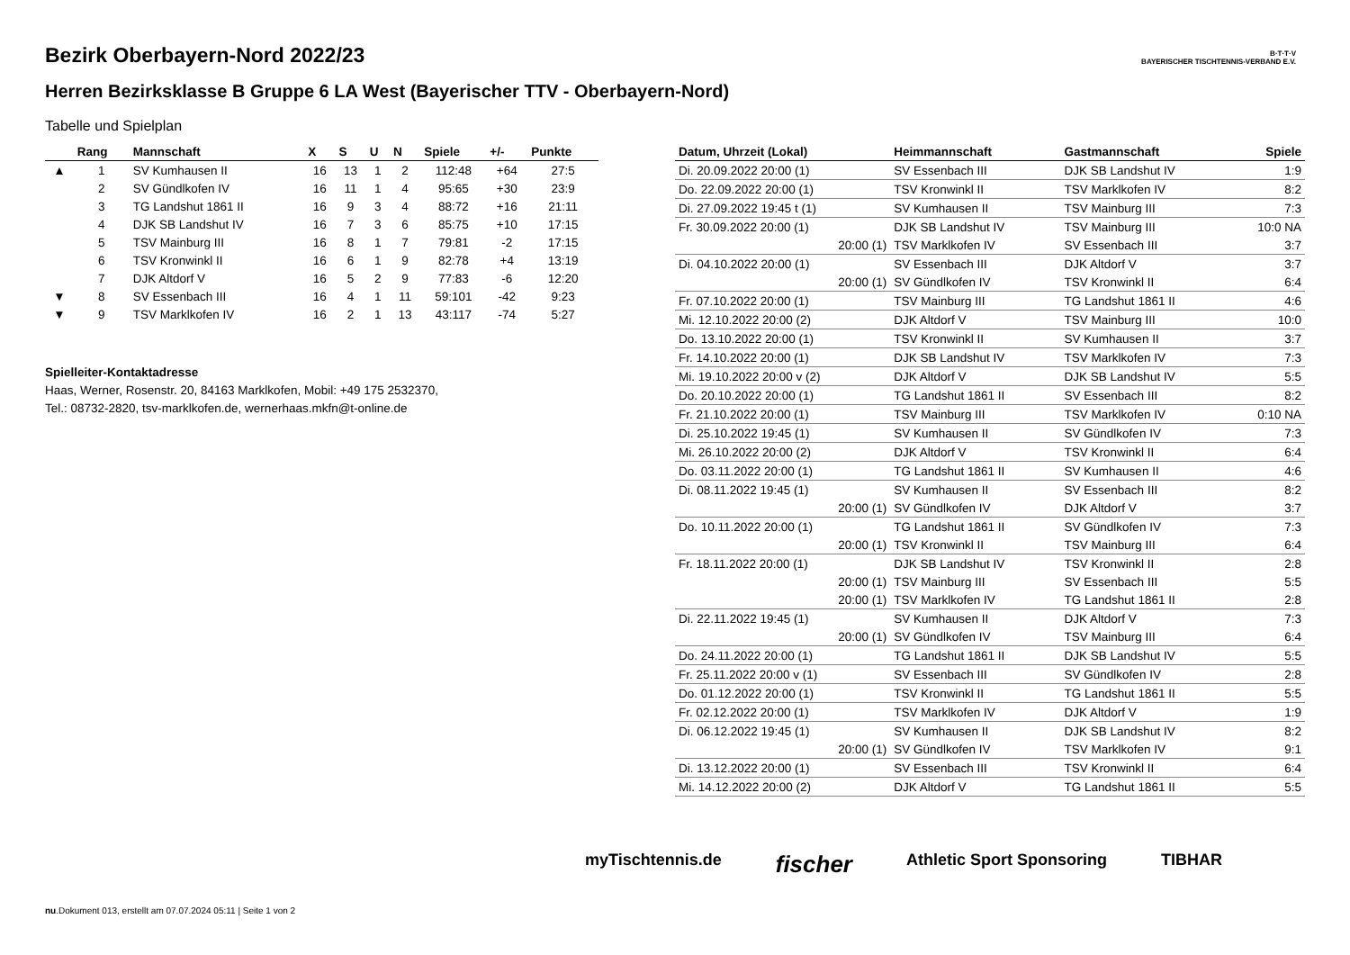Bezirk Oberbayern-Nord 2022/23
Herren Bezirksklasse B Gruppe 6 LA West (Bayerischer TTV - Oberbayern-Nord)
B·T·T·V
BAYERISCHER TISCHTENNIS-VERBAND E.V.
Tabelle und Spielplan
| | Rang | Mannschaft | X | S | U | N | Spiele | +/- | Punkte |
| --- | --- | --- | --- | --- | --- | --- | --- | --- | --- |
| ▲ | 1 | SV Kumhausen II | 16 | 13 | 1 | 2 | 112:48 | +64 | 27:5 |
| | 2 | SV Gündlkofen IV | 16 | 11 | 1 | 4 | 95:65 | +30 | 23:9 |
| | 3 | TG Landshut 1861 II | 16 | 9 | 3 | 4 | 88:72 | +16 | 21:11 |
| | 4 | DJK SB Landshut IV | 16 | 7 | 3 | 6 | 85:75 | +10 | 17:15 |
| | 5 | TSV Mainburg III | 16 | 8 | 1 | 7 | 79:81 | -2 | 17:15 |
| | 6 | TSV Kronwinkl II | 16 | 6 | 1 | 9 | 82:78 | +4 | 13:19 |
| | 7 | DJK Altdorf V | 16 | 5 | 2 | 9 | 77:83 | -6 | 12:20 |
| ▼ | 8 | SV Essenbach III | 16 | 4 | 1 | 11 | 59:101 | -42 | 9:23 |
| ▼ | 9 | TSV Marklkofen IV | 16 | 2 | 1 | 13 | 43:117 | -74 | 5:27 |
Spielleiter-Kontaktadresse
Haas, Werner, Rosenstr. 20, 84163 Marklkofen, Mobil: +49 175 2532370, Tel.: 08732-2820, tsv-marklkofen.de, wernerhaas.mkfn@t-online.de
| Datum, Uhrzeit (Lokal) | Heimmannschaft | Gastmannschaft | Spiele |
| --- | --- | --- | --- |
| Di. 20.09.2022 20:00 (1) | SV Essenbach III | DJK SB Landshut IV | 1:9 |
| Do. 22.09.2022 20:00 (1) | TSV Kronwinkl II | TSV Marklkofen IV | 8:2 |
| Di. 27.09.2022 19:45 t (1) | SV Kumhausen II | TSV Mainburg III | 7:3 |
| Fr. 30.09.2022 20:00 (1) | DJK SB Landshut IV | TSV Mainburg III | 10:0 NA |
| 20:00 (1) | TSV Marklkofen IV | SV Essenbach III | 3:7 |
| Di. 04.10.2022 20:00 (1) | SV Essenbach III | DJK Altdorf V | 3:7 |
| 20:00 (1) | SV Gündlkofen IV | TSV Kronwinkl II | 6:4 |
| Fr. 07.10.2022 20:00 (1) | TSV Mainburg III | TG Landshut 1861 II | 4:6 |
| Mi. 12.10.2022 20:00 (2) | DJK Altdorf V | TSV Mainburg III | 10:0 |
| Do. 13.10.2022 20:00 (1) | TSV Kronwinkl II | SV Kumhausen II | 3:7 |
| Fr. 14.10.2022 20:00 (1) | DJK SB Landshut IV | TSV Marklkofen IV | 7:3 |
| Mi. 19.10.2022 20:00 v (2) | DJK Altdorf V | DJK SB Landshut IV | 5:5 |
| Do. 20.10.2022 20:00 (1) | TG Landshut 1861 II | SV Essenbach III | 8:2 |
| Fr. 21.10.2022 20:00 (1) | TSV Mainburg III | TSV Marklkofen IV | 0:10 NA |
| Di. 25.10.2022 19:45 (1) | SV Kumhausen II | SV Gündlkofen IV | 7:3 |
| Mi. 26.10.2022 20:00 (2) | DJK Altdorf V | TSV Kronwinkl II | 6:4 |
| Do. 03.11.2022 20:00 (1) | TG Landshut 1861 II | SV Kumhausen II | 4:6 |
| Di. 08.11.2022 19:45 (1) | SV Kumhausen II | SV Essenbach III | 8:2 |
| 20:00 (1) | SV Gündlkofen IV | DJK Altdorf V | 3:7 |
| Do. 10.11.2022 20:00 (1) | TG Landshut 1861 II | SV Gündlkofen IV | 7:3 |
| 20:00 (1) | TSV Kronwinkl II | TSV Mainburg III | 6:4 |
| Fr. 18.11.2022 20:00 (1) | DJK SB Landshut IV | TSV Kronwinkl II | 2:8 |
| 20:00 (1) | TSV Mainburg III | SV Essenbach III | 5:5 |
| 20:00 (1) | TSV Marklkofen IV | TG Landshut 1861 II | 2:8 |
| Di. 22.11.2022 19:45 (1) | SV Kumhausen II | DJK Altdorf V | 7:3 |
| 20:00 (1) | SV Gündlkofen IV | TSV Mainburg III | 6:4 |
| Do. 24.11.2022 20:00 (1) | TG Landshut 1861 II | DJK SB Landshut IV | 5:5 |
| Fr. 25.11.2022 20:00 v (1) | SV Essenbach III | SV Gündlkofen IV | 2:8 |
| Do. 01.12.2022 20:00 (1) | TSV Kronwinkl II | TG Landshut 1861 II | 5:5 |
| Fr. 02.12.2022 20:00 (1) | TSV Marklkofen IV | DJK Altdorf V | 1:9 |
| Di. 06.12.2022 19:45 (1) | SV Kumhausen II | DJK SB Landshut IV | 8:2 |
| 20:00 (1) | SV Gündlkofen IV | TSV Marklkofen IV | 9:1 |
| Di. 13.12.2022 20:00 (1) | SV Essenbach III | TSV Kronwinkl II | 6:4 |
| Mi. 14.12.2022 20:00 (2) | DJK Altdorf V | TG Landshut 1861 II | 5:5 |
myTischtennis.de fischer Athletic Sport Sponsoring TIBHAR
nu.Dokument 013, erstellt am 07.07.2024 05:11 | Seite 1 von 2